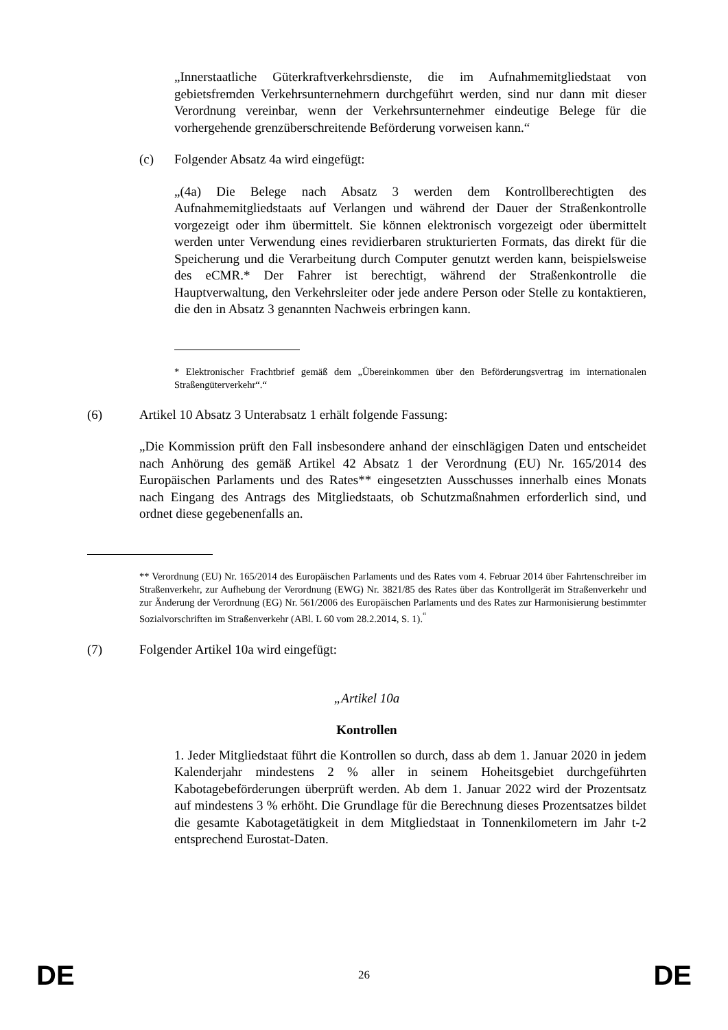„Innerstaatliche Güterkraftverkehrsdienste, die im Aufnahmemitgliedstaat von gebietsfremden Verkehrsunternehmern durchgeführt werden, sind nur dann mit dieser Verordnung vereinbar, wenn der Verkehrsunternehmer eindeutige Belege für die vorhergehende grenzüberschreitende Beförderung vorweisen kann.“
(c) Folgender Absatz 4a wird eingefügt:
„(4a) Die Belege nach Absatz 3 werden dem Kontrollberechtigten des Aufnahmemitgliedstaats auf Verlangen und während der Dauer der Straßenkontrolle vorgezeigt oder ihm übermittelt. Sie können elektronisch vorgezeigt oder übermittelt werden unter Verwendung eines revidierbaren strukturierten Formats, das direkt für die Speicherung und die Verarbeitung durch Computer genutzt werden kann, beispielsweise des eCMR.* Der Fahrer ist berechtigt, während der Straßenkontrolle die Hauptverwaltung, den Verkehrsleiter oder jede andere Person oder Stelle zu kontaktieren, die den in Absatz 3 genannten Nachweis erbringen kann.
* Elektronischer Frachtbrief gemäß dem „Übereinkommen über den Beförderungsvertrag im internationalen Straßengüterverkehr“.“
(6) Artikel 10 Absatz 3 Unterabsatz 1 erhält folgende Fassung:
„Die Kommission prüft den Fall insbesondere anhand der einschlägigen Daten und entscheidet nach Anhörung des gemäß Artikel 42 Absatz 1 der Verordnung (EU) Nr. 165/2014 des Europäischen Parlaments und des Rates** eingesetzten Ausschusses innerhalb eines Monats nach Eingang des Antrags des Mitgliedstaats, ob Schutzmaßnahmen erforderlich sind, und ordnet diese gegebenenfalls an.
** Verordnung (EU) Nr. 165/2014 des Europäischen Parlaments und des Rates vom 4. Februar 2014 über Fahrtenschreiber im Straßenverkehr, zur Aufhebung der Verordnung (EWG) Nr. 3821/85 des Rates über das Kontrollgerät im Straßenverkehr und zur Änderung der Verordnung (EG) Nr. 561/2006 des Europäischen Parlaments und des Rates zur Harmonisierung bestimmter Sozialvorschriften im Straßenverkehr (ABl. L 60 vom 28.2.2014, S. 1).<sup>“</sup>
(7) Folgender Artikel 10a wird eingefügt:
„Artikel 10a
Kontrollen
1. Jeder Mitgliedstaat führt die Kontrollen so durch, dass ab dem 1. Januar 2020 in jedem Kalenderjahr mindestens 2 % aller in seinem Hoheitsgebiet durchgeführten Kabotagebeförderungen überprüft werden. Ab dem 1. Januar 2022 wird der Prozentsatz auf mindestens 3 % erhöht. Die Grundlage für die Berechnung dieses Prozentsatzes bildet die gesamte Kabotagetätigkeit in dem Mitgliedstaat in Tonnenkilometern im Jahr t-2 entsprechend Eurostat-Daten.
DE 26 DE